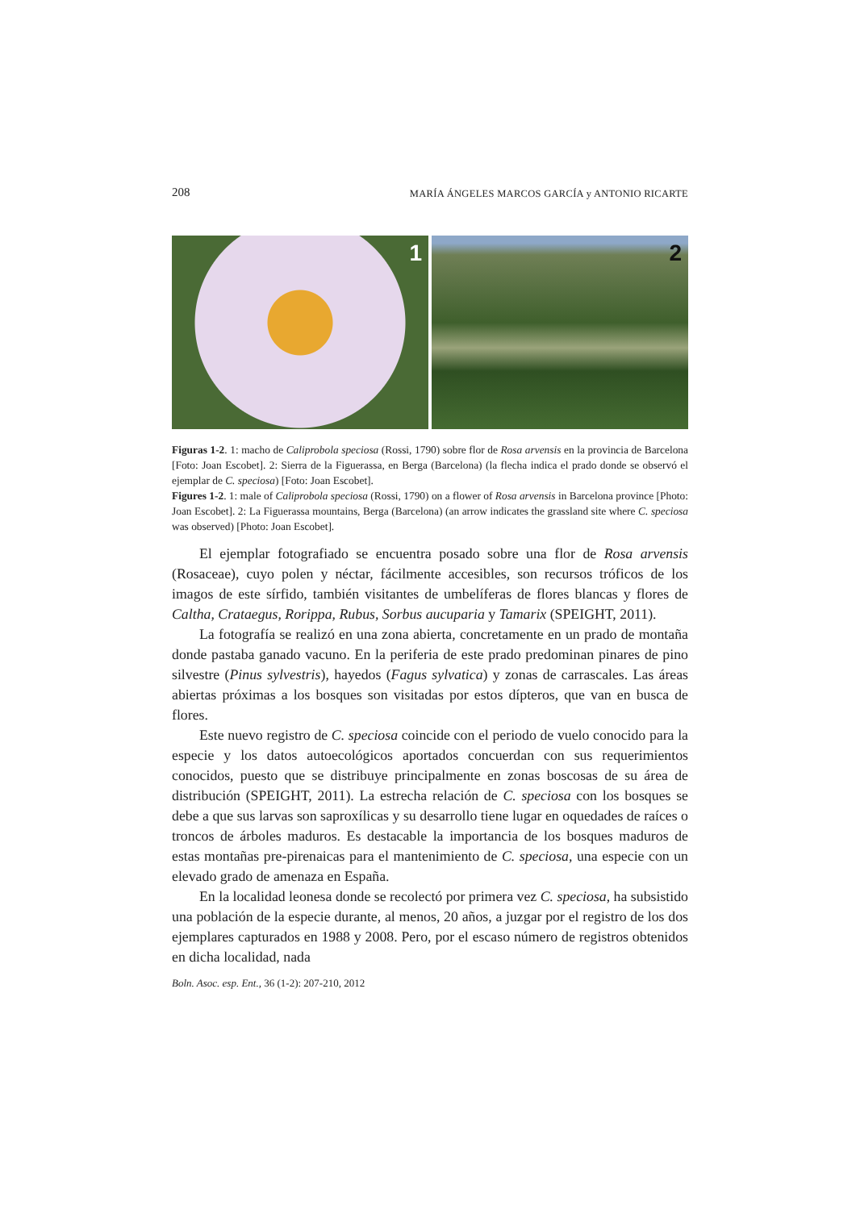208 MARÍA ÁNGELES MARCOS GARCÍA y ANTONIO RICARTE
1
2
Figuras 1-2. 1: macho de Caliprobola speciosa (Rossi, 1790) sobre flor de Rosa arvensis en la provincia de Barcelona [Foto: Joan Escobet]. 2: Sierra de la Figuerassa, en Berga (Barcelona) (la flecha indica el prado donde se observó el ejemplar de C. speciosa) [Foto: Joan Escobet].
Figures 1-2. 1: male of Caliprobola speciosa (Rossi, 1790) on a flower of Rosa arvensis in Barcelona province [Photo: Joan Escobet]. 2: La Figuerassa mountains, Berga (Barcelona) (an arrow indicates the grassland site where C. speciosa was observed) [Photo: Joan Escobet].
El ejemplar fotografiado se encuentra posado sobre una flor de Rosa arvensis (Rosaceae), cuyo polen y néctar, fácilmente accesibles, son recursos tróficos de los imagos de este sírfido, también visitantes de umbelíferas de flores blancas y flores de Caltha, Crataegus, Rorippa, Rubus, Sorbus aucuparia y Tamarix (SPEIGHT, 2011).
La fotografía se realizó en una zona abierta, concretamente en un prado de montaña donde pastaba ganado vacuno. En la periferia de este prado predominan pinares de pino silvestre (Pinus sylvestris), hayedos (Fagus sylvatica) y zonas de carrascales. Las áreas abiertas próximas a los bosques son visitadas por estos dípteros, que van en busca de flores.
Este nuevo registro de C. speciosa coincide con el periodo de vuelo conocido para la especie y los datos autoecológicos aportados concuerdan con sus requerimientos conocidos, puesto que se distribuye principalmente en zonas boscosas de su área de distribución (SPEIGHT, 2011). La estrecha relación de C. speciosa con los bosques se debe a que sus larvas son saproxílicas y su desarrollo tiene lugar en oquedades de raíces o troncos de árboles maduros. Es destacable la importancia de los bosques maduros de estas montañas pre-pirenaicas para el mantenimiento de C. speciosa, una especie con un elevado grado de amenaza en España.
En la localidad leonesa donde se recolectó por primera vez C. speciosa, ha subsistido una población de la especie durante, al menos, 20 años, a juzgar por el registro de los dos ejemplares capturados en 1988 y 2008. Pero, por el escaso número de registros obtenidos en dicha localidad, nada
Boln. Asoc. esp. Ent., 36 (1-2): 207-210, 2012